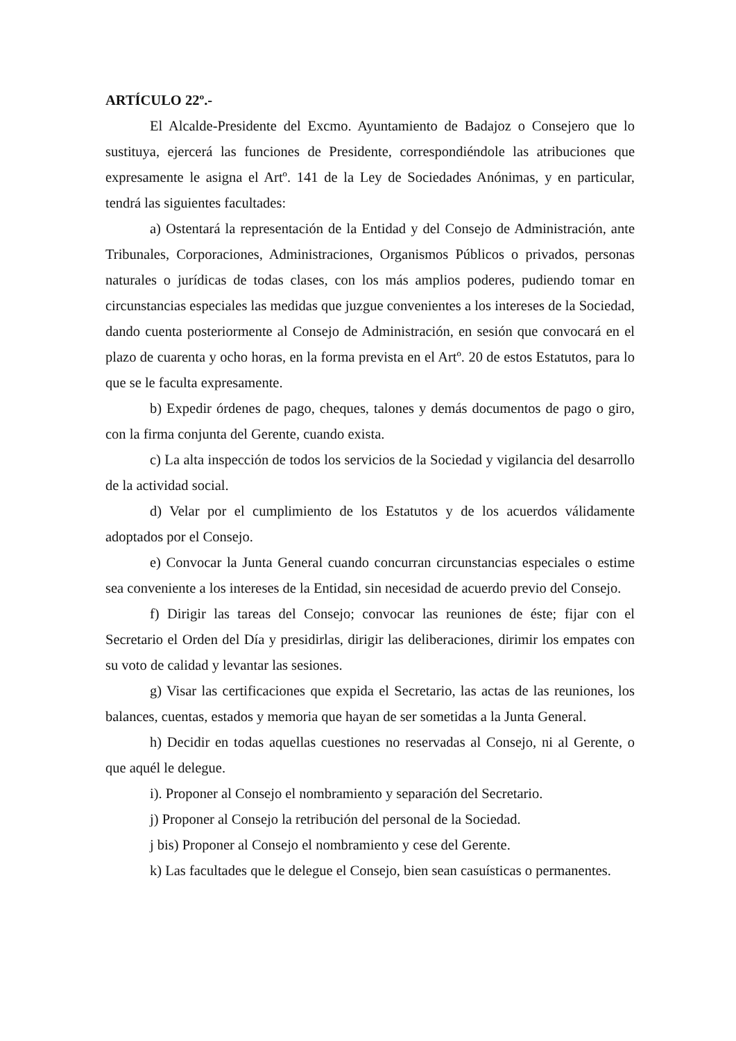ARTÍCULO 22º.-
El Alcalde-Presidente del Excmo. Ayuntamiento de Badajoz o Consejero que lo sustituya, ejercerá las funciones de Presidente, correspondiéndole las atribuciones que expresamente le asigna el Artº. 141 de la Ley de Sociedades Anónimas, y en particular, tendrá las siguientes facultades:
a) Ostentará la representación de la Entidad y del Consejo de Administración, ante Tribunales, Corporaciones, Administraciones, Organismos Públicos o privados, personas naturales o jurídicas de todas clases, con los más amplios poderes, pudiendo tomar en circunstancias especiales las medidas que juzgue convenientes a los intereses de la Sociedad, dando cuenta posteriormente al Consejo de Administración, en sesión que convocará en el plazo de cuarenta y ocho horas, en la forma prevista en el Artº. 20 de estos Estatutos, para lo que se le faculta expresamente.
b) Expedir órdenes de pago, cheques, talones y demás documentos de pago o giro, con la firma conjunta del Gerente, cuando exista.
c) La alta inspección de todos los servicios de la Sociedad y vigilancia del desarrollo de la actividad social.
d) Velar por el cumplimiento de los Estatutos y de los acuerdos válidamente adoptados por el Consejo.
e) Convocar la Junta General cuando concurran circunstancias especiales o estime sea conveniente a los intereses de la Entidad, sin necesidad de acuerdo previo del Consejo.
f) Dirigir las tareas del Consejo; convocar las reuniones de éste; fijar con el Secretario el Orden del Día y presidirlas, dirigir las deliberaciones, dirimir los empates con su voto de calidad y levantar las sesiones.
g) Visar las certificaciones que expida el Secretario, las actas de las reuniones, los balances, cuentas, estados y memoria que hayan de ser sometidas a la Junta General.
h) Decidir en todas aquellas cuestiones no reservadas al Consejo, ni al Gerente, o que aquél le delegue.
i). Proponer al Consejo el nombramiento y separación del Secretario.
j) Proponer al Consejo la retribución del personal de la Sociedad.
j bis) Proponer al Consejo el nombramiento y cese del Gerente.
k) Las facultades que le delegue el Consejo, bien sean casuísticas o permanentes.